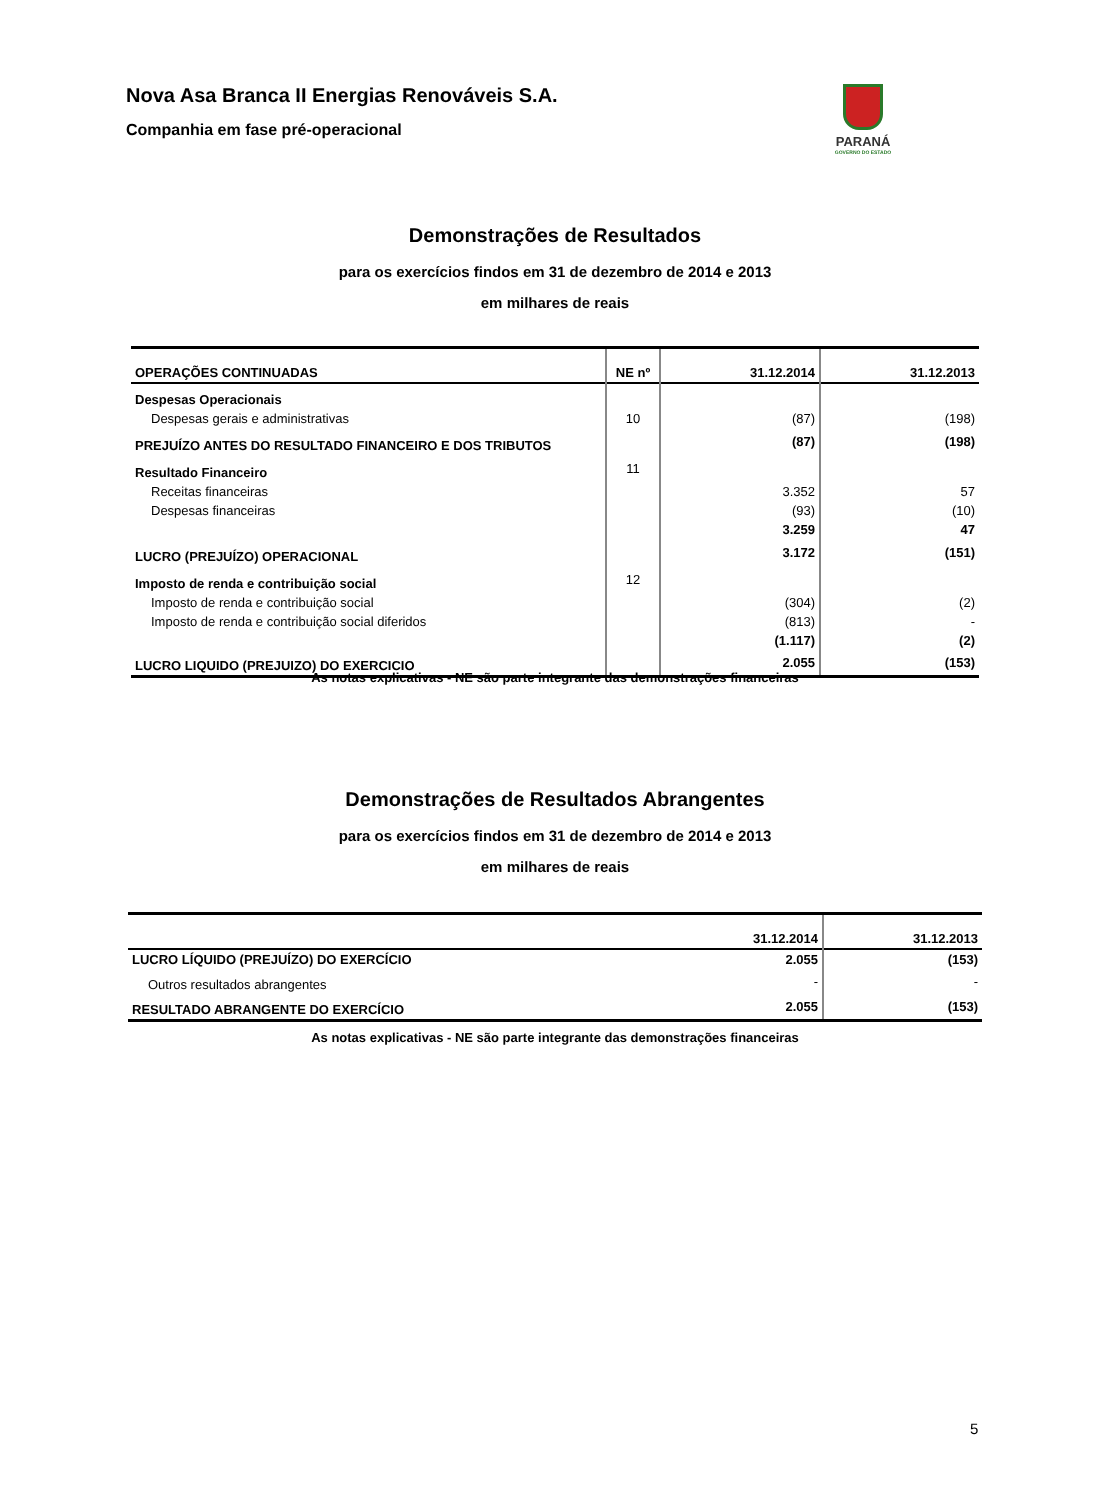Nova Asa Branca II Energias Renováveis S.A.
Companhia em fase pré-operacional
PARANÁ
GOVERNO DO ESTADO
Demonstrações de Resultados
para os exercícios findos em 31 de dezembro de 2014 e 2013
em milhares de reais
| OPERAÇÕES CONTINUADAS | NE nº | 31.12.2014 | 31.12.2013 |
| --- | --- | --- | --- |
| Despesas Operacionais | | | |
| Despesas gerais e administrativas | 10 | (87) | (198) |
| PREJUÍZO ANTES DO RESULTADO FINANCEIRO E DOS TRIBUTOS | | (87) | (198) |
| Resultado Financeiro | 11 | | |
| Receitas financeiras | | 3.352 | 57 |
| Despesas financeiras | | (93) | (10) |
| | | 3.259 | 47 |
| LUCRO (PREJUÍZO) OPERACIONAL | | 3.172 | (151) |
| Imposto de renda e contribuição social | 12 | | |
| Imposto de renda e contribuição social | | (304) | (2) |
| Imposto de renda e contribuição social diferidos | | (813) | - |
| | | (1.117) | (2) |
| LUCRO LIQUIDO (PREJUIZO) DO EXERCICIO | | 2.055 | (153) |
As notas explicativas - NE são parte integrante das demonstrações financeiras
Demonstrações de Resultados Abrangentes
para os exercícios findos em 31 de dezembro de 2014 e 2013
em milhares de reais
| | 31.12.2014 | 31.12.2013 |
| --- | --- | --- |
| LUCRO LÍQUIDO (PREJUÍZO) DO EXERCÍCIO | 2.055 | (153) |
| Outros resultados abrangentes | - | - |
| RESULTADO ABRANGENTE DO EXERCÍCIO | 2.055 | (153) |
As notas explicativas - NE são parte integrante das demonstrações financeiras
5